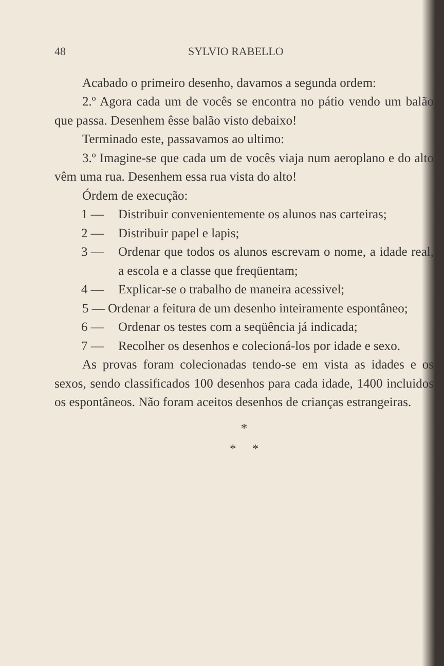48 SYLVIO RABELLO
Acabado o primeiro desenho, davamos a segunda ordem:
2.º Agora cada um de vocês se encontra no pátio vendo um balão que passa. Desenhem êsse balão visto debaixo!
Terminado este, passavamos ao ultimo:
3.º Imagine-se que cada um de vocês viaja num aeroplano e do alto vêm uma rua. Desenhem essa rua vista do alto!
Órdem de execução:
1 — Distribuir convenientemente os alunos nas carteiras;
2 — Distribuir papel e lapis;
3 — Ordenar que todos os alunos escrevam o nome, a idade real, a escola e a classe que freqüentam;
4 — Explicar-se o trabalho de maneira acessivel;
5 — Ordenar a feitura de um desenho inteiramente espontâneo;
6 — Ordenar os testes com a seqüência já indicada;
7 — Recolher os desenhos e colecioná-los por idade e sexo.
As provas foram colecionadas tendo-se em vista as idades e os sexos, sendo classificados 100 desenhos para cada idade, 1400 incluidos os espontâneos. Não foram aceitos desenhos de crianças estrangeiras.
*
* *